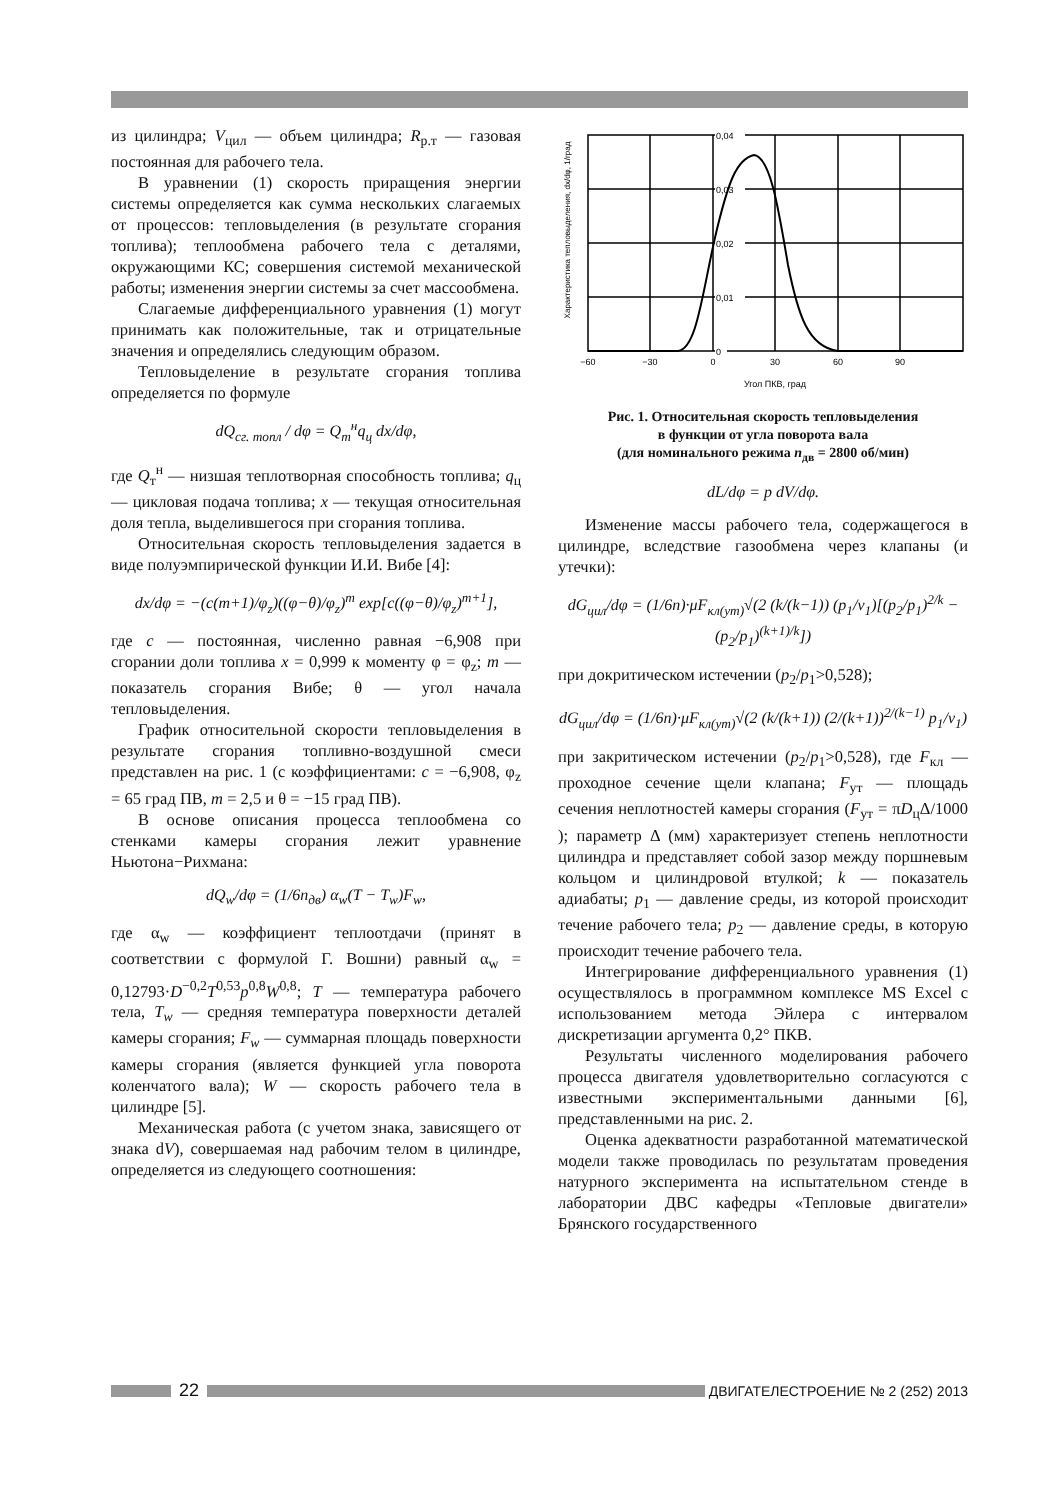из цилиндра; V<sub>цил</sub> — объем цилиндра; R<sub>р.т</sub> — газовая постоянная для рабочего тела.
В уравнении (1) скорость приращения энергии системы определяется как сумма нескольких слагаемых от процессов: тепловыделения (в результате сгорания топлива); теплообмена рабочего тела с деталями, окружающими КС; совершения системой механической работы; изменения энергии системы за счет массообмена.
Слагаемые дифференциального уравнения (1) могут принимать как положительные, так и отрицательные значения и определялись следующим образом.
Тепловыделение в результате сгорания топлива определяется по формуле
dQ<sub>сг. топл</sub> / dφ = Q<sub>т</sub><sup>н</sup>q<sub>ц</sub> dx/dφ,
где Q<sub>т</sub><sup>н</sup> — низшая теплотворная способность топлива; q<sub>ц</sub> — цикловая подача топлива; x — текущая относительная доля тепла, выделившегося при сгорания топлива.
Относительная скорость тепловыделения задается в виде полуэмпирической функции И.И. Вибе [4]:
dx/dφ = −(c(m+1)/φ<sub>z</sub>)((φ−θ)/φ<sub>z</sub>)<sup>m</sup> exp[c((φ−θ)/φ<sub>z</sub>)<sup>m+1</sup>],
где c — постоянная, численно равная −6,908 при сгорании доли топлива x = 0,999 к моменту φ = φ<sub>z</sub>; m — показатель сгорания Вибе; θ — угол начала тепловыделения.
График относительной скорости тепловыделения в результате сгорания топливно-воздушной смеси представлен на рис. 1 (с коэффициентами: c = −6,908, φ<sub>z</sub> = 65 град ПВ, m = 2,5 и θ = −15 град ПВ).
В основе описания процесса теплообмена со стенками камеры сгорания лежит уравнение Ньютона−Рихмана:
dQ<sub>w</sub>/dφ = (1/6n<sub>дв</sub>) α<sub>w</sub>(T − T<sub>w</sub>)F<sub>w</sub>,
где α<sub>w</sub> — коэффициент теплоотдачи (принят в соответствии с формулой Г. Вошни) равный α<sub>w</sub> = 0,12793·D<sup>−0,2</sup>T<sup>0,53</sup>p<sup>0,8</sup>W<sup>0,8</sup>; T — температура рабочего тела, T<sub>w</sub> — средняя температура поверхности деталей камеры сгорания; F<sub>w</sub> — суммарная площадь поверхности камеры сгорания (является функцией угла поворота коленчатого вала); W — скорость рабочего тела в цилиндре [5].
Механическая работа (с учетом знака, зависящего от знака dV), совершаемая над рабочим телом в цилиндре, определяется из следующего соотношения:
Характеристика тепловыделения, dx/dφ, 1/град
0,04
0,03
0,02
0,01
0
−60
−30
0
30
60
90
Угол ПКВ, град
Рис. 1. Относительная скорость тепловыделения
в функции от угла поворота вала
(для номинального режима n<sub>дв</sub> = 2800 об/мин)
dL/dφ = p dV/dφ.
Изменение массы рабочего тела, содержащегося в цилиндре, вследствие газообмена через клапаны (и утечки):
dG<sub>цил</sub>/dφ = (1/6n)·μF<sub>кл(ут)</sub>√(2 (k/(k−1)) (p<sub>1</sub>/v<sub>1</sub>)[(p<sub>2</sub>/p<sub>1</sub>)<sup>2/k</sup> − (p<sub>2</sub>/p<sub>1</sub>)<sup>(k+1)/k</sup>])
при докритическом истечении (p<sub>2</sub>/p<sub>1</sub>>0,528);
dG<sub>цил</sub>/dφ = (1/6n)·μF<sub>кл(ут)</sub>√(2 (k/(k+1)) (2/(k+1))<sup>2/(k−1)</sup> p<sub>1</sub>/v<sub>1</sub>)
при закритическом истечении (p<sub>2</sub>/p<sub>1</sub>>0,528), где F<sub>кл</sub> — проходное сечение щели клапана; F<sub>ут</sub> — площадь сечения неплотностей камеры сгорания (F<sub>ут</sub> = πD<sub>ц</sub>Δ/1000 ); параметр Δ (мм) характеризует степень неплотности цилиндра и представляет собой зазор между поршневым кольцом и цилиндровой втулкой; k — показатель адиабаты; p<sub>1</sub> — давление среды, из которой происходит течение рабочего тела; p<sub>2</sub> — давление среды, в которую происходит течение рабочего тела.
Интегрирование дифференциального уравнения (1) осуществлялось в программном комплексе MS Excel с использованием метода Эйлера с интервалом дискретизации аргумента 0,2° ПКВ.
Результаты численного моделирования рабочего процесса двигателя удовлетворительно согласуются с известными экспериментальными данными [6], представленными на рис. 2.
Оценка адекватности разработанной математической модели также проводилась по результатам проведения натурного эксперимента на испытательном стенде в лаборатории ДВС кафедры «Тепловые двигатели» Брянского государственного
22
ДВИГАТЕЛЕСТРОЕНИЕ № 2 (252) 2013